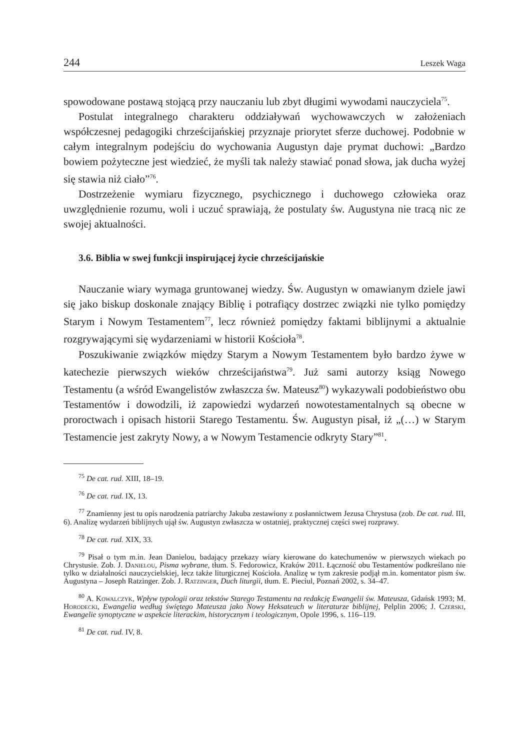244 Leszek Waga
spowodowane postawą stojącą przy nauczaniu lub zbyt długimi wywodami nauczyciela<sup>75</sup>.
Postulat integralnego charakteru oddziaływań wychowawczych w założeniach współczesnej pedagogiki chrześcijańskiej przyznaje priorytet sferze duchowej. Podobnie w całym integralnym podejściu do wychowania Augustyn daje prymat duchowi: „Bardzo bowiem pożyteczne jest wiedzieć, że myśli tak należy stawiać ponad słowa, jak ducha wyżej się stawia niż ciało”<sup>76</sup>.
Dostrzeżenie wymiaru fizycznego, psychicznego i duchowego człowieka oraz uwzględnienie rozumu, woli i uczuć sprawiają, że postulaty św. Augustyna nie tracą nic ze swojej aktualności.
3.6. Biblia w swej funkcji inspirującej życie chrześcijańskie
Nauczanie wiary wymaga gruntowanej wiedzy. Św. Augustyn w omawianym dziele jawi się jako biskup doskonale znający Biblię i potrafiący dostrzec związki nie tylko pomiędzy Starym i Nowym Testamentem<sup>77</sup>, lecz również pomiędzy faktami biblijnymi a aktualnie rozgrywającymi się wydarzeniami w historii Kościoła<sup>78</sup>.
Poszukiwanie związków między Starym a Nowym Testamentem było bardzo żywe w katechezie pierwszych wieków chrześcijaństwa<sup>79</sup>. Już sami autorzy ksiąg Nowego Testamentu (a wśród Ewangelistów zwłaszcza św. Mateusz<sup>80</sup>) wykazywali podobieństwo obu Testamentów i dowodzili, iż zapowiedzi wydarzeń nowotestamentalnych są obecne w proroctwach i opisach historii Starego Testamentu. Św. Augustyn pisał, iż „(…) w Starym Testamencie jest zakryty Nowy, a w Nowym Testamencie odkryty Stary”<sup>81</sup>.
<sup>75</sup> De cat. rud. XIII, 18–19.
<sup>76</sup> De cat. rud. IX, 13.
<sup>77</sup> Znamienny jest tu opis narodzenia patriarchy Jakuba zestawiony z posłannictwem Jezusa Chrystusa (zob. De cat. rud. III, 6). Analizę wydarzeń biblijnych ujął św. Augustyn zwłaszcza w ostatniej, praktycznej części swej rozprawy.
<sup>78</sup> De cat. rud. XIX, 33.
<sup>79</sup> Pisał o tym m.in. Jean Danielou, badający przekazy wiary kierowane do katechumenów w pierwszych wiekach po Chrystusie. Zob. J. Danielou, Pisma wybrane, tłum. S. Fedorowicz, Kraków 2011. Łączność obu Testamentów podkreślano nie tylko w działalności nauczycielskiej, lecz także liturgicznej Kościoła. Analizę w tym zakresie podjął m.in. komentator pism św. Augustyna – Joseph Ratzinger. Zob. J. Ratzinger, Duch liturgii, tłum. E. Pieciul, Poznań 2002, s. 34–47.
<sup>80</sup> A. Kowalczyk, Wpływ typologii oraz tekstów Starego Testamentu na redakcję Ewangelii św. Mateusza, Gdańsk 1993; M. Horodecki, Ewangelia według świętego Mateusza jako Nowy Heksateuch w literaturze biblijnej, Pelplin 2006; J. Czerski, Ewangelie synoptyczne w aspekcie literackim, historycznym i teologicznym, Opole 1996, s. 116–119.
<sup>81</sup> De cat. rud. IV, 8.